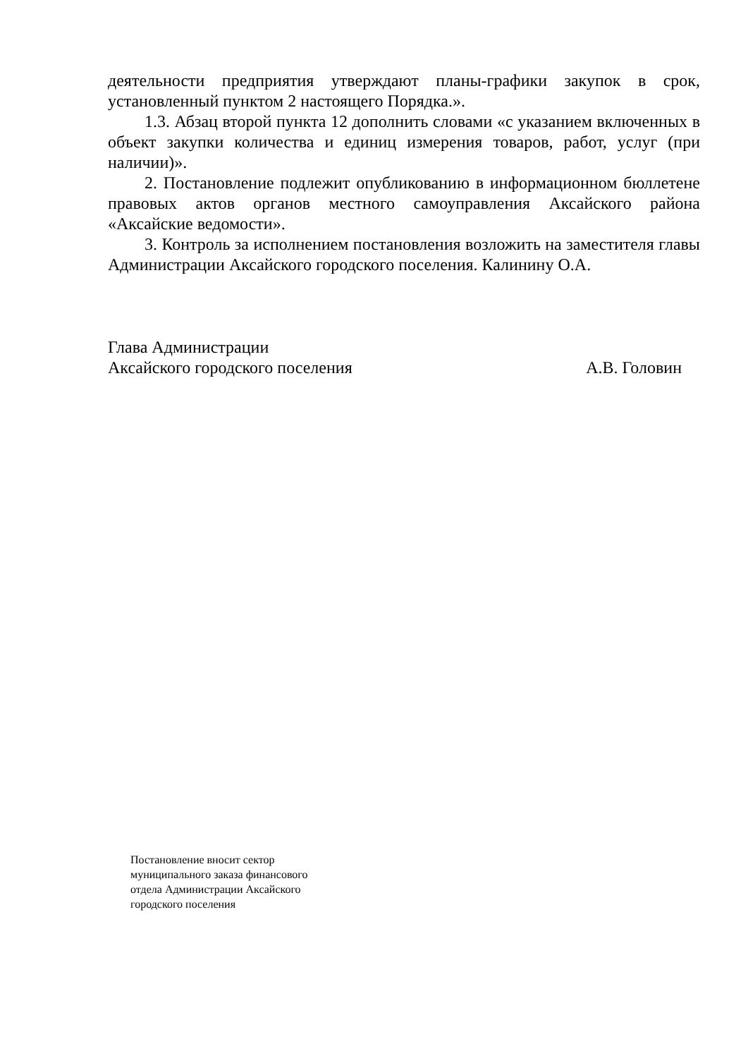деятельности предприятия утверждают планы-графики закупок в срок, установленный пунктом 2 настоящего Порядка.».
1.3. Абзац второй пункта 12 дополнить словами «с указанием включенных в объект закупки количества и единиц измерения товаров, работ, услуг (при наличии)».
2. Постановление подлежит опубликованию в информационном бюллетене правовых актов органов местного самоуправления Аксайского района «Аксайские ведомости».
3. Контроль за исполнением постановления возложить на заместителя главы Администрации Аксайского городского поселения. Калинину О.А.
Глава Администрации
Аксайского городского поселения А.В. Головин
Постановление вносит сектор
муниципального заказа финансового
отдела Администрации Аксайского
городского поселения